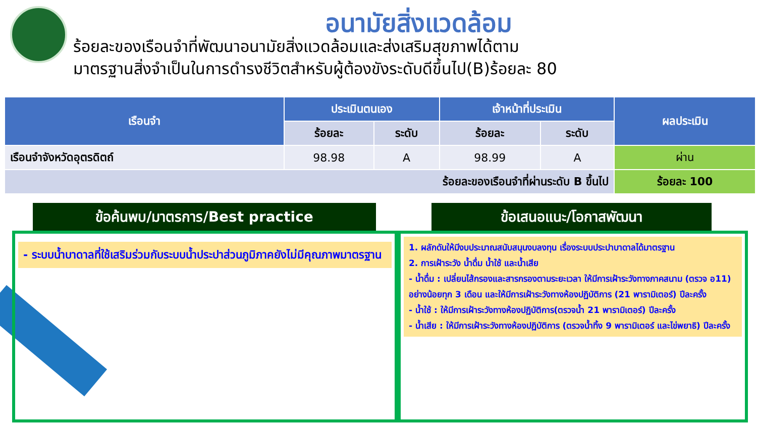อนามัยสิ่งแวดล้อม
ร้อยละของเรือนจำที่พัฒนาอนามัยสิ่งแวดล้อมและส่งเสริมสุขภาพได้ตาม
มาตรฐานสิ่งจำเป็นในการดำรงชีวิตสำหรับผู้ต้องขังระดับดีขึ้นไป(B)ร้อยละ 80
| เรือนจำ | ประเมินตนเอง | | เจ้าหน้าที่ประเมิน | | ผลประเมิน |
| --- | --- | --- | --- | --- | --- |
| | ร้อยละ | ระดับ | ร้อยละ | ระดับ | |
| เรือนจำจังหวัดอุตรดิตถ์ | 98.98 | A | 98.99 | A | ผ่าน |
| ร้อยละของเรือนจำที่ผ่านระดับ B ขึ้นไป | | | | | ร้อยละ 100 |
ข้อค้นพบ/มาตรการ/Best practice ข้อเสนอแนะ/โอกาสพัฒนา
- ระบบน้ำบาดาลที่ใช้เสริมร่วมกับระบบน้ำประปาส่วนภูมิภาคยังไม่มีคุณภาพมาตรฐาน
1. ผลักดันให้มีงบประมาณสนับสนุนงบลงทุน เรื่องระบบประปาบาดาลได้มาตรฐาน
2. การเฝ้าระวัง น้ำดื่ม น้ำใช้ และน้ำเสีย
- น้ำดื่ม : เปลี่ยนไส้กรองและสารกรองตามระยะเวลา ให้มีการเฝ้าระวังทางภาคสนาม (ตรวจ อ11) อย่างน้อยทุก 3 เดือน และให้มีการเฝ้าระวังทางห้องปฏิบัติการ (21 พารามิเตอร์) ปีละครั้ง
- น้ำใช้ : ให้มีการเฝ้าระวังทางห้องปฏิบัติการ(ตรวจน้ำ 21 พารามิเตอร์) ปีละครั้ง
- น้ำเสีย : ให้มีการเฝ้าระวังทางห้องปฏิบัติการ (ตรวจน้ำทิ้ง 9 พารามิเตอร์ และไข่พยาธิ) ปีละครั้ง